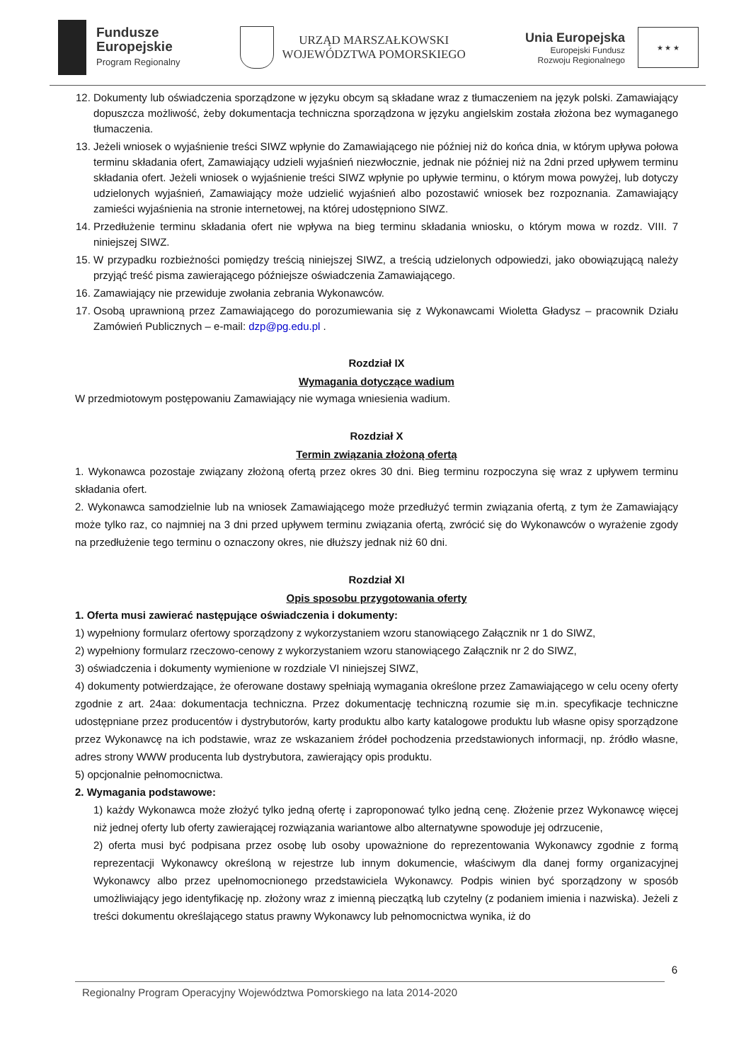Fundusze
Europejskie
Program Regionalny
URZĄD MARSZAŁKOWSKI
WOJEWÓDZTWA POMORSKIEGO
Unia Europejska
Europejski Fundusz
Rozwoju Regionalnego
★ ★ ★
12. Dokumenty lub oświadczenia sporządzone w języku obcym są składane wraz z tłumaczeniem na język polski. Zamawiający dopuszcza możliwość, żeby dokumentacja techniczna sporządzona w języku angielskim została złożona bez wymaganego tłumaczenia.
13. Jeżeli wniosek o wyjaśnienie treści SIWZ wpłynie do Zamawiającego nie później niż do końca dnia, w którym upływa połowa terminu składania ofert, Zamawiający udzieli wyjaśnień niezwłocznie, jednak nie później niż na 2dni przed upływem terminu składania ofert. Jeżeli wniosek o wyjaśnienie treści SIWZ wpłynie po upływie terminu, o którym mowa powyżej, lub dotyczy udzielonych wyjaśnień, Zamawiający może udzielić wyjaśnień albo pozostawić wniosek bez rozpoznania. Zamawiający zamieści wyjaśnienia na stronie internetowej, na której udostępniono SIWZ.
14. Przedłużenie terminu składania ofert nie wpływa na bieg terminu składania wniosku, o którym mowa w rozdz. VIII. 7 niniejszej SIWZ.
15. W przypadku rozbieżności pomiędzy treścią niniejszej SIWZ, a treścią udzielonych odpowiedzi, jako obowiązującą należy przyjąć treść pisma zawierającego późniejsze oświadczenia Zamawiającego.
16. Zamawiający nie przewiduje zwołania zebrania Wykonawców.
17. Osobą uprawnioną przez Zamawiającego do porozumiewania się z Wykonawcami Wioletta Gładysz – pracownik Działu Zamówień Publicznych – e-mail: dzp@pg.edu.pl .
Rozdział IX
Wymagania dotyczące wadium
W przedmiotowym postępowaniu Zamawiający nie wymaga wniesienia wadium.
Rozdział X
Termin związania złożoną ofertą
1. Wykonawca pozostaje związany złożoną ofertą przez okres 30 dni. Bieg terminu rozpoczyna się wraz z upływem terminu składania ofert.
2. Wykonawca samodzielnie lub na wniosek Zamawiającego może przedłużyć termin związania ofertą, z tym że Zamawiający może tylko raz, co najmniej na 3 dni przed upływem terminu związania ofertą, zwrócić się do Wykonawców o wyrażenie zgody na przedłużenie tego terminu o oznaczony okres, nie dłuższy jednak niż 60 dni.
Rozdział XI
Opis sposobu przygotowania oferty
1. Oferta musi zawierać następujące oświadczenia i dokumenty:
1) wypełniony formularz ofertowy sporządzony z wykorzystaniem wzoru stanowiącego Załącznik nr 1 do SIWZ,
2) wypełniony formularz rzeczowo-cenowy z wykorzystaniem wzoru stanowiącego Załącznik nr 2 do SIWZ,
3) oświadczenia i dokumenty wymienione w rozdziale VI niniejszej SIWZ,
4) dokumenty potwierdzające, że oferowane dostawy spełniają wymagania określone przez Zamawiającego w celu oceny oferty zgodnie z art. 24aa: dokumentacja techniczna. Przez dokumentację techniczną rozumie się m.in. specyfikacje techniczne udostępniane przez producentów i dystrybutorów, karty produktu albo karty katalogowe produktu lub własne opisy sporządzone przez Wykonawcę na ich podstawie, wraz ze wskazaniem źródeł pochodzenia przedstawionych informacji, np. źródło własne, adres strony WWW producenta lub dystrybutora, zawierający opis produktu.
5) opcjonalnie pełnomocnictwa.
2. Wymagania podstawowe:
1) każdy Wykonawca może złożyć tylko jedną ofertę i zaproponować tylko jedną cenę. Złożenie przez Wykonawcę więcej niż jednej oferty lub oferty zawierającej rozwiązania wariantowe albo alternatywne spowoduje jej odrzucenie,
2) oferta musi być podpisana przez osobę lub osoby upoważnione do reprezentowania Wykonawcy zgodnie z formą reprezentacji Wykonawcy określoną w rejestrze lub innym dokumencie, właściwym dla danej formy organizacyjnej Wykonawcy albo przez upełnomocnionego przedstawiciela Wykonawcy. Podpis winien być sporządzony w sposób umożliwiający jego identyfikację np. złożony wraz z imienną pieczątką lub czytelny (z podaniem imienia i nazwiska). Jeżeli z treści dokumentu określającego status prawny Wykonawcy lub pełnomocnictwa wynika, iż do
6
Regionalny Program Operacyjny Województwa Pomorskiego na lata 2014-2020